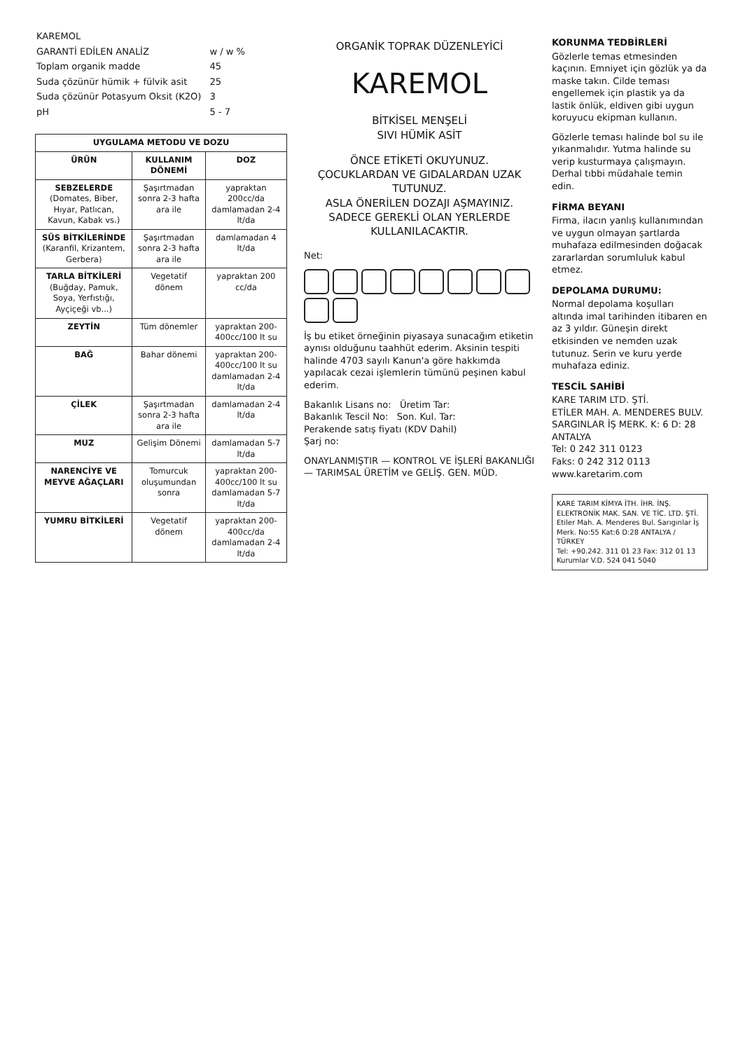| KAREMOL | |
| GARANTİ EDİLEN ANALİZ | w / w % |
| Toplam organik madde | 45 |
| Suda çözünür hümik + fülvik asit | 25 |
| Suda çözünür Potasyum Oksit (K2O) | 3 |
| pH | 5 - 7 |
UYGULAMA METODU VE DOZU
| ÜRÜN | KULLANIM DÖNEMİ | DOZ |
| --- | --- | --- |
| SEBZELERDE (Domates, Biber, Hıyar, Patlıcan, Kavun, Kabak vs.) | Şaşırtmadan sonra 2-3 hafta ara ile | yapraktan 200cc/da damlamadan 2-4 lt/da |
| SÜS BİTKİLERİNDE (Karanfil, Krizantem, Gerbera) | Şaşırtmadan sonra 2-3 hafta ara ile | damlamadan 4 lt/da |
| TARLA BİTKİLERİ (Buğday, Pamuk, Soya, Yerfıstığı, Ayçiçeği vb...) | Vegetatif dönem | yapraktan 200 cc/da |
| ZEYTİN | Tüm dönemler | yapraktan 200-400cc/100 lt su |
| BAĞ | Bahar dönemi | yapraktan 200-400cc/100 lt su damlamadan 2-4 lt/da |
| ÇİLEK | Şaşırtmadan sonra 2-3 hafta ara ile | damlamadan 2-4 lt/da |
| MUZ | Gelişim Dönemi | damlamadan 5-7 lt/da |
| NARENCİYE VE MEYVE AĞAÇLARI | Tomurcuk oluşumundan sonra | yapraktan 200-400cc/100 lt su damlamadan 5-7 lt/da |
| YUMRU BİTKİLERİ | Vegetatif dönem | yapraktan 200-400cc/da damlamadan 2-4 lt/da |
ORGANİK TOPRAK DÜZENLEYİCİ
KAREMOL
BİTKİSEL MENŞELİ
SIVI HÜMİK ASİT
ÖNCE ETİKETİ OKUYUNUZ.
ÇOCUKLARDAN VE GIDALARDAN UZAK TUTUNUZ.
ASLA ÖNERİLEN DOZAJI AŞMAYINIZ.
SADECE GEREKLİ OLAN YERLERDE KULLANILACAKTIR.
Net:
İş bu etiket örneğinin piyasaya sunacağım etiketin aynısı olduğunu taahhüt ederim. Aksinin tespiti halinde 4703 sayılı Kanun'a göre hakkımda yapılacak cezai işlemlerin tümünü peşinen kabul ederim.
Bakanlık Lisans no: Üretim Tar:
Bakanlık Tescil No: Son. Kul. Tar:
Perakende satış fiyatı (KDV Dahil)
Şarj no:
ONAYLANMIŞTIR — KONTROL VE İŞLERİ BAKANLIĞI — TARIMSAL ÜRETİM ve GELİŞ. GEN. MÜD.
KORUNMA TEDBİRLERİ
Gözlerle temas etmesinden kaçının. Emniyet için gözlük ya da maske takın. Cilde teması engellemek için plastik ya da lastik önlük, eldiven gibi uygun koruyucu ekipman kullanın.
Gözlerle teması halinde bol su ile yıkanmalıdır. Yutma halinde su verip kusturmaya çalışmayın. Derhal tıbbi müdahale temin edin.
FİRMA BEYANI
Firma, ilacın yanlış kullanımından ve uygun olmayan şartlarda muhafaza edilmesinden doğacak zararlardan sorumluluk kabul etmez.
DEPOLAMA DURUMU:
Normal depolama koşulları altında imal tarihinden itibaren en az 3 yıldır. Güneşin direkt etkisinden ve nemden uzak tutunuz. Serin ve kuru yerde muhafaza ediniz.
TESCİL SAHİBİ
KARE TARIM LTD. ŞTİ.
ETİLER MAH. A. MENDERES BULV.
SARGINLAR İŞ MERK. K: 6 D: 28
ANTALYA
Tel: 0 242 311 0123
Faks: 0 242 312 0113
www.karetarim.com
KARE TARIM KİMYA İTH. İHR. İNŞ. ELEKTRONİK MAK. SAN. VE TİC. LTD. ŞTİ.
Etiler Mah. A. Menderes Bul. Sarıgınlar İş Merk. No:55 Kat:6 D:28 ANTALYA / TÜRKEY
Tel: +90.242. 311 01 23 Fax: 312 01 13
Kurumlar V.D. 524 041 5040